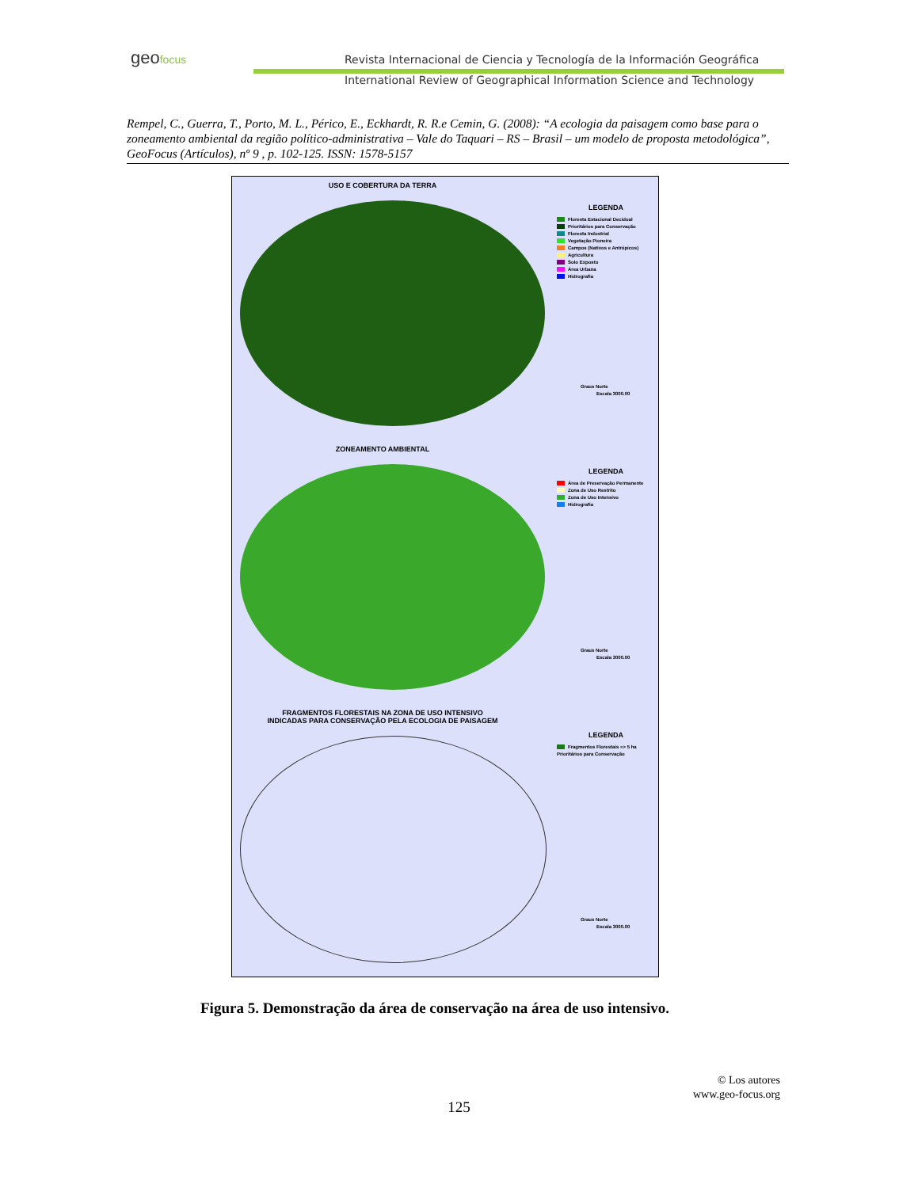geofocus
Revista Internacional de Ciencia y Tecnología de la Información Geográfica
International Review of Geographical Information Science and Technology
Rempel, C., Guerra, T., Porto, M. L., Périco, E., Eckhardt, R. R.e Cemin, G. (2008): “A ecologia da paisagem como base para o zoneamento ambiental da região político-administrativa – Vale do Taquari – RS – Brasil – um modelo de proposta metodológica”, GeoFocus (Artículos), nº 9 , p. 102-125. ISSN: 1578-5157
USO E COBERTURA DA TERRA
LEGENDA
Floresta Estacional Decidual
Prioritários para Conservação
Floresta Industrial
Vegetação Pioneira
Campos (Nativos e Antrópicos)
Agricultura
Solo Exposto
Área Urbana
Hidrografia
Graus Norte
Escala 3000.00
ZONEAMENTO AMBIENTAL
LEGENDA
Área de Preservação Permanente
Zona de Uso Restrito
Zona de Uso Intensivo
Hidrografia
Graus Norte
Escala 3000.00
FRAGMENTOS FLORESTAIS NA ZONA DE USO INTENSIVO
INDICADAS PARA CONSERVAÇÃO PELA ECOLOGIA DE PAISAGEM
LEGENDA
Fragmentos Florestais => 5 ha
Prioritários para Conservação
Graus Norte
Escala 3000.00
Figura 5. Demonstração da área de conservação na área de uso intensivo.
© Los autores
www.geo-focus.org
125